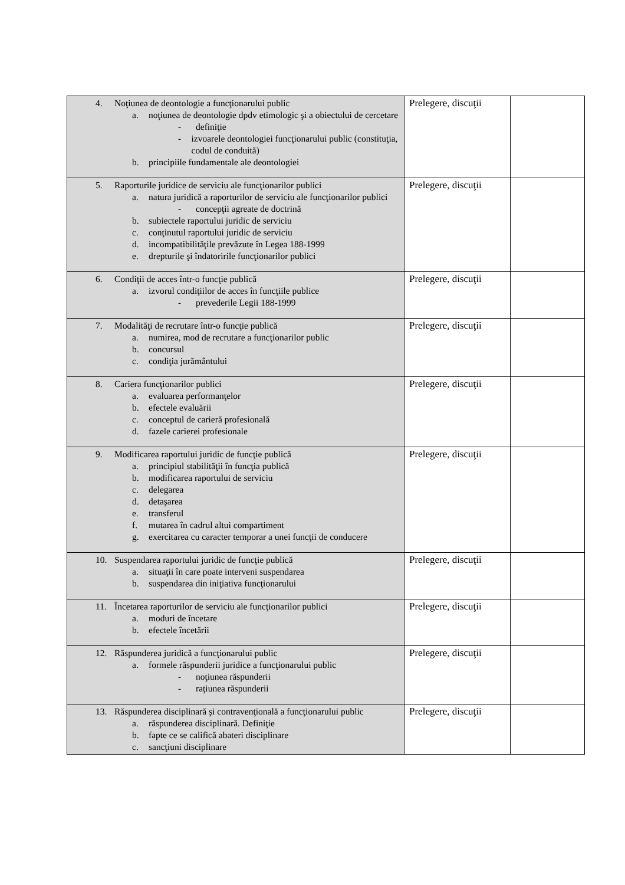| 4. Noţiunea de deontologie a funcţionarului public a. noţiunea de deontologie dpdv etimologic şi a obiectului de cercetare - definiţie - izvoarele deontologiei funcţionarului public (constituţia, codul de conduită) b. principiile fundamentale ale deontologiei | Prelegere, discuţii | |
| 5. Raporturile juridice de serviciu ale funcţionarilor publici a. natura juridică a raporturilor de serviciu ale funcţionarilor publici - concepţii agreate de doctrină b. subiectele raportului juridic de serviciu c. conţinutul raportului juridic de serviciu d. incompatibilităţile prevăzute în Legea 188-1999 e. drepturile şi îndatoririle funcţionarilor publici | Prelegere, discuţii | |
| 6. Condiţii de acces într-o funcţie publică a. izvorul condiţiilor de acces în funcţiile publice - prevederile Legii 188-1999 | Prelegere, discuţii | |
| 7. Modalităţi de recrutare într-o funcţie publică a. numirea, mod de recrutare a funcţionarilor public b. concursul c. condiţia jurământului | Prelegere, discuţii | |
| 8. Cariera funcţionarilor publici a. evaluarea performanţelor b. efectele evaluării c. conceptul de carieră profesională d. fazele carierei profesionale | Prelegere, discuţii | |
| 9. Modificarea raportului juridic de funcţie publică a. principiul stabilităţii în funcţia publică b. modificarea raportului de serviciu c. delegarea d. detaşarea e. transferul f. mutarea în cadrul altui compartiment g. exercitarea cu caracter temporar a unei funcţii de conducere | Prelegere, discuţii | |
| 10. Suspendarea raportului juridic de funcţie publică a. situaţii în care poate interveni suspendarea b. suspendarea din iniţiativa funcţionarului | Prelegere, discuţii | |
| 11. Încetarea raporturilor de serviciu ale funcţionarilor publici a. moduri de încetare b. efectele încetării | Prelegere, discuţii | |
| 12. Răspunderea juridică a funcţionarului public a. formele răspunderii juridice a funcţionarului public - noţiunea răspunderii - raţiunea răspunderii | Prelegere, discuţii | |
| 13. Răspunderea disciplinară şi contravenţională a funcţionarului public a. răspunderea disciplinară. Definiţie b. fapte ce se califică abateri disciplinare c. sancţiuni disciplinare | Prelegere, discuţii | |